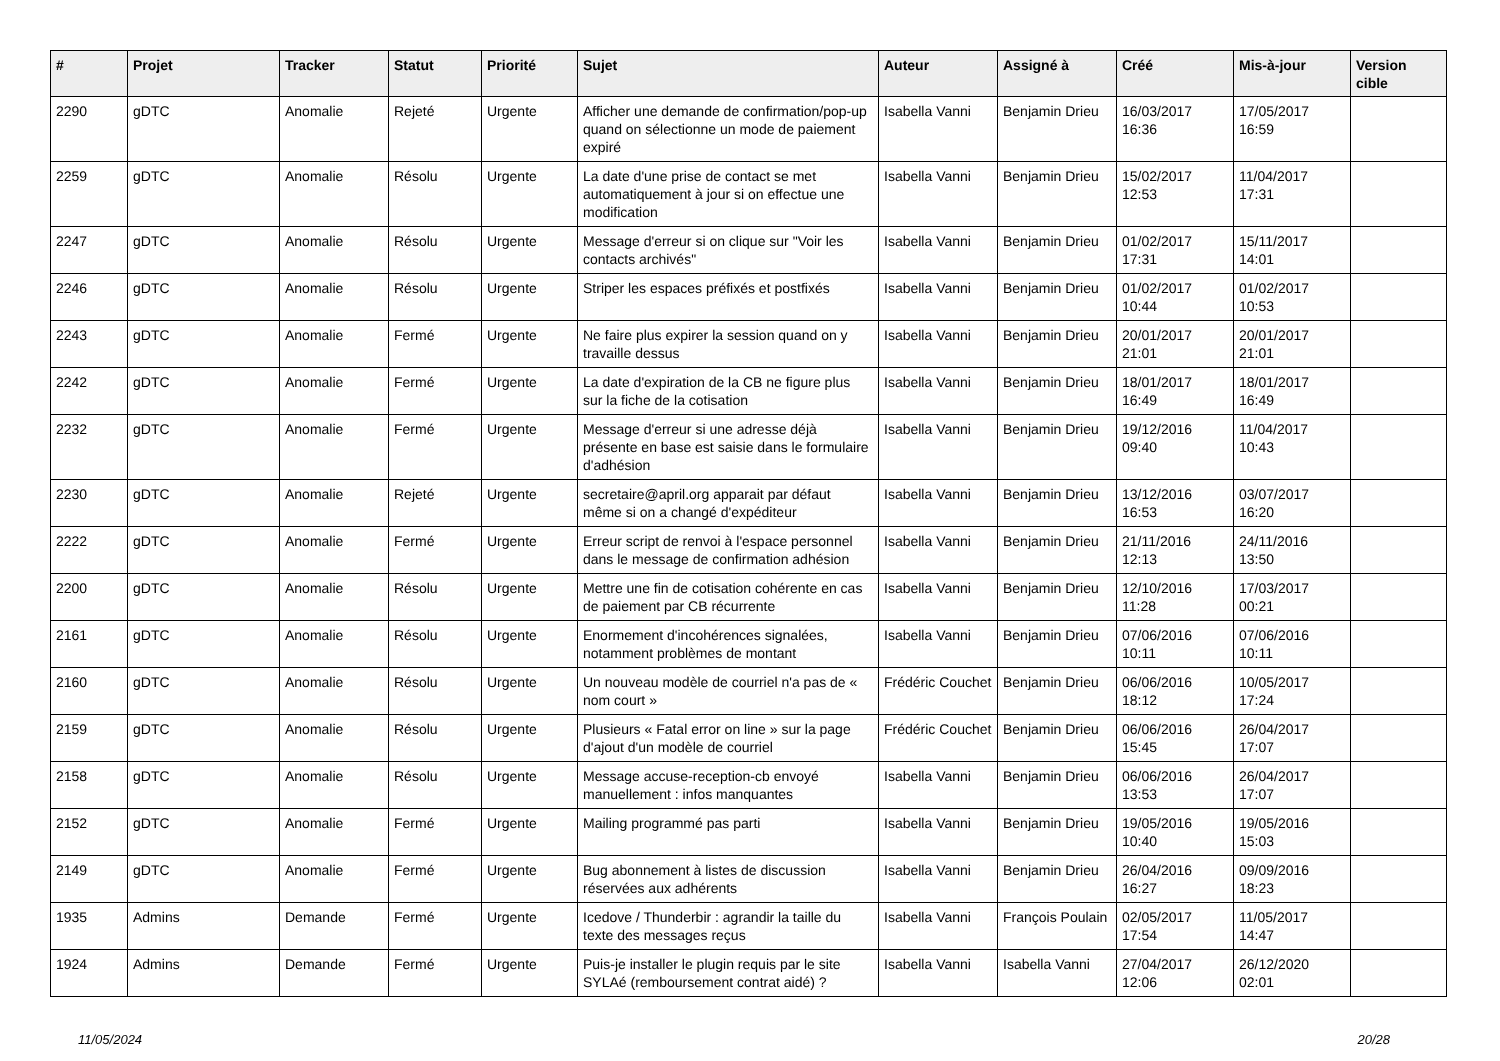| # | Projet | Tracker | Statut | Priorité | Sujet | Auteur | Assigné à | Créé | Mis-à-jour | Version cible |
| --- | --- | --- | --- | --- | --- | --- | --- | --- | --- | --- |
| 2290 | gDTC | Anomalie | Rejeté | Urgente | Afficher une demande de confirmation/pop-up quand on sélectionne un mode de paiement expiré | Isabella Vanni | Benjamin Drieu | 16/03/2017 16:36 | 17/05/2017 16:59 | |
| 2259 | gDTC | Anomalie | Résolu | Urgente | La date d'une prise de contact se met automatiquement à jour si on effectue une modification | Isabella Vanni | Benjamin Drieu | 15/02/2017 12:53 | 11/04/2017 17:31 | |
| 2247 | gDTC | Anomalie | Résolu | Urgente | Message d'erreur si on clique sur "Voir les contacts archivés" | Isabella Vanni | Benjamin Drieu | 01/02/2017 17:31 | 15/11/2017 14:01 | |
| 2246 | gDTC | Anomalie | Résolu | Urgente | Striper les espaces préfixés et postfixés | Isabella Vanni | Benjamin Drieu | 01/02/2017 10:44 | 01/02/2017 10:53 | |
| 2243 | gDTC | Anomalie | Fermé | Urgente | Ne faire plus expirer la session quand on y travaille dessus | Isabella Vanni | Benjamin Drieu | 20/01/2017 21:01 | 20/01/2017 21:01 | |
| 2242 | gDTC | Anomalie | Fermé | Urgente | La date d'expiration de la CB ne figure plus sur la fiche de la cotisation | Isabella Vanni | Benjamin Drieu | 18/01/2017 16:49 | 18/01/2017 16:49 | |
| 2232 | gDTC | Anomalie | Fermé | Urgente | Message d'erreur si une adresse déjà présente en base est saisie dans le formulaire d'adhésion | Isabella Vanni | Benjamin Drieu | 19/12/2016 09:40 | 11/04/2017 10:43 | |
| 2230 | gDTC | Anomalie | Rejeté | Urgente | secretaire@april.org apparait par défaut même si on a changé d'expéditeur | Isabella Vanni | Benjamin Drieu | 13/12/2016 16:53 | 03/07/2017 16:20 | |
| 2222 | gDTC | Anomalie | Fermé | Urgente | Erreur script de renvoi à l'espace personnel dans le message de confirmation adhésion | Isabella Vanni | Benjamin Drieu | 21/11/2016 12:13 | 24/11/2016 13:50 | |
| 2200 | gDTC | Anomalie | Résolu | Urgente | Mettre une fin de cotisation cohérente en cas de paiement par CB récurrente | Isabella Vanni | Benjamin Drieu | 12/10/2016 11:28 | 17/03/2017 00:21 | |
| 2161 | gDTC | Anomalie | Résolu | Urgente | Enormement d'incohérences signalées, notamment problèmes de montant | Isabella Vanni | Benjamin Drieu | 07/06/2016 10:11 | 07/06/2016 10:11 | |
| 2160 | gDTC | Anomalie | Résolu | Urgente | Un nouveau modèle de courriel n'a pas de « nom court » | Frédéric Couchet | Benjamin Drieu | 06/06/2016 18:12 | 10/05/2017 17:24 | |
| 2159 | gDTC | Anomalie | Résolu | Urgente | Plusieurs « Fatal error on line » sur la page d'ajout d'un modèle de courriel | Frédéric Couchet | Benjamin Drieu | 06/06/2016 15:45 | 26/04/2017 17:07 | |
| 2158 | gDTC | Anomalie | Résolu | Urgente | Message accuse-reception-cb envoyé manuellement : infos manquantes | Isabella Vanni | Benjamin Drieu | 06/06/2016 13:53 | 26/04/2017 17:07 | |
| 2152 | gDTC | Anomalie | Fermé | Urgente | Mailing programmé pas parti | Isabella Vanni | Benjamin Drieu | 19/05/2016 10:40 | 19/05/2016 15:03 | |
| 2149 | gDTC | Anomalie | Fermé | Urgente | Bug abonnement à listes de discussion réservées aux adhérents | Isabella Vanni | Benjamin Drieu | 26/04/2016 16:27 | 09/09/2016 18:23 | |
| 1935 | Admins | Demande | Fermé | Urgente | Icedove / Thunderbir : agrandir la taille du texte des messages reçus | Isabella Vanni | François Poulain | 02/05/2017 17:54 | 11/05/2017 14:47 | |
| 1924 | Admins | Demande | Fermé | Urgente | Puis-je installer le plugin requis par le site SYLAé (remboursement contrat aidé) ? | Isabella Vanni | Isabella Vanni | 27/04/2017 12:06 | 26/12/2020 02:01 | |
11/05/2024 20/28